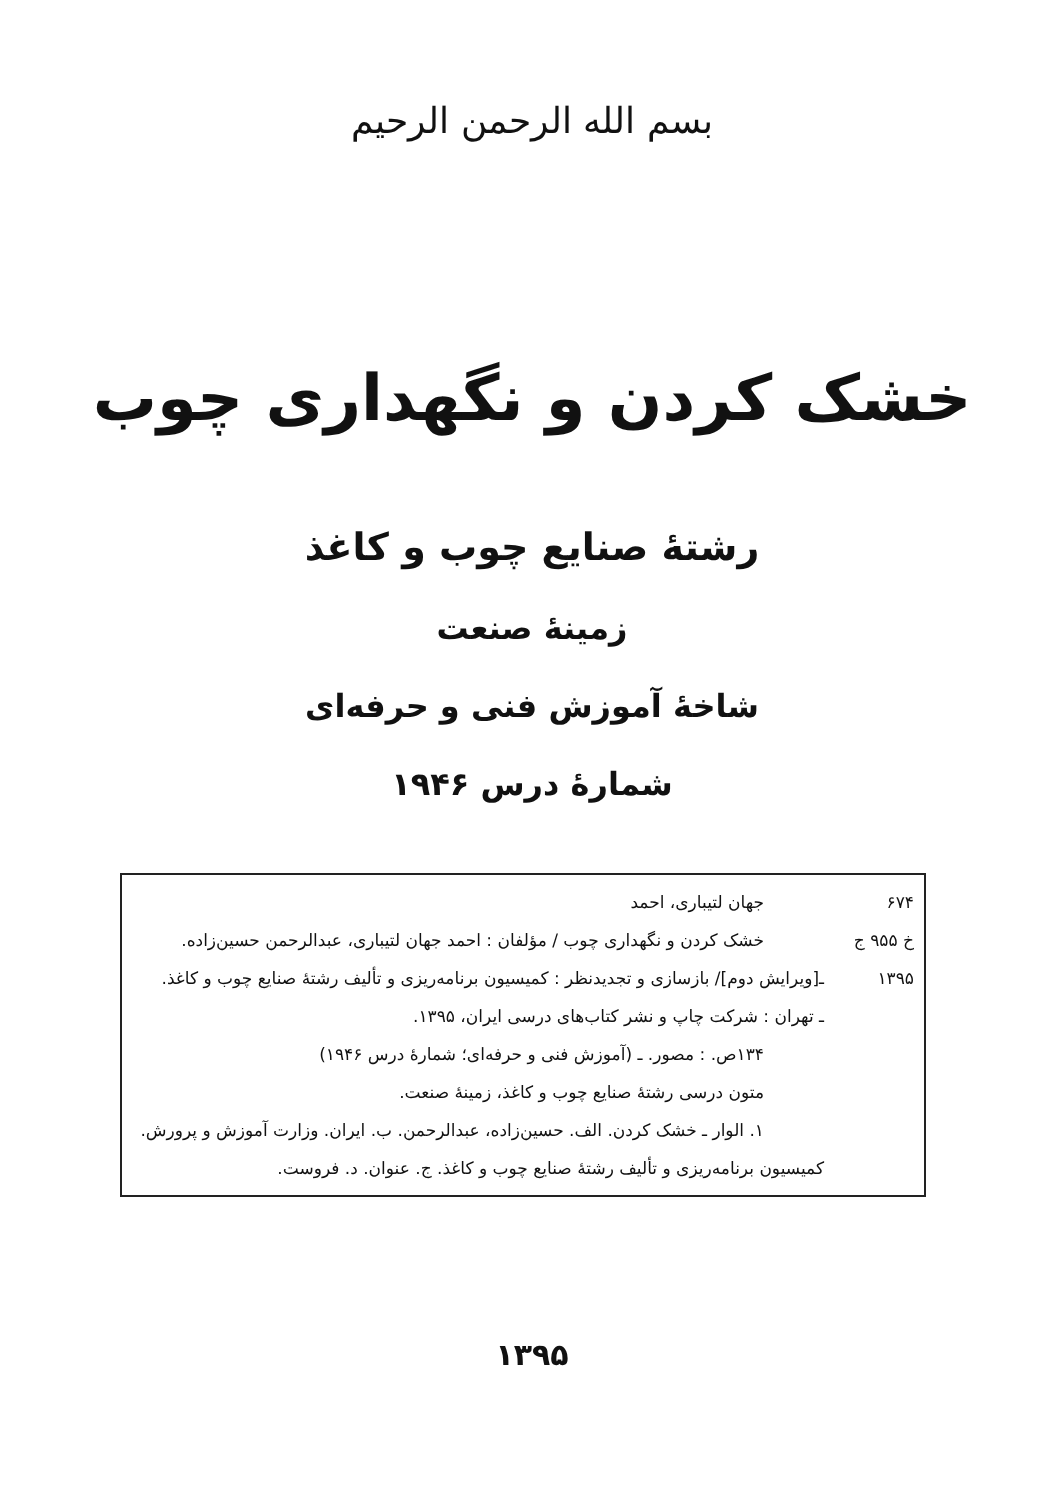بسم الله الرحمن الرحیم
خشک کردن و نگهداری چوب
رشتهٔ صنایع چوب و کاغذ
زمینهٔ صنعت
شاخهٔ آموزش فنی و حرفه‌ای
شمارهٔ درس ۱۹۴۶
۶۷۴
خ ۹۵۵ ج
۱۳۹۵
جهان لتیباری، احمد
خشک کردن و نگهداری چوب / مؤلفان : احمد جهان لتیباری، عبدالرحمن حسین‌زاده.
ـ[ویرایش دوم]/ بازسازی و تجدیدنظر : کمیسیون برنامه‌ریزی و تألیف رشتهٔ صنایع چوب و کاغذ.
ـ تهران : شرکت چاپ و نشر کتاب‌های درسی ایران، ۱۳۹۵.
۱۳۴ص. : مصور. ـ (آموزش فنی و حرفه‌ای؛ شمارهٔ درس ۱۹۴۶)
متون درسی رشتهٔ صنایع چوب و کاغذ، زمینهٔ صنعت.
۱. الوار ـ خشک کردن. الف. حسین‌زاده، عبدالرحمن. ب. ایران. وزارت آموزش و پرورش.
کمیسیون برنامه‌ریزی و تألیف رشتهٔ صنایع چوب و کاغذ. ج. عنوان. د. فروست.
۱۳۹۵